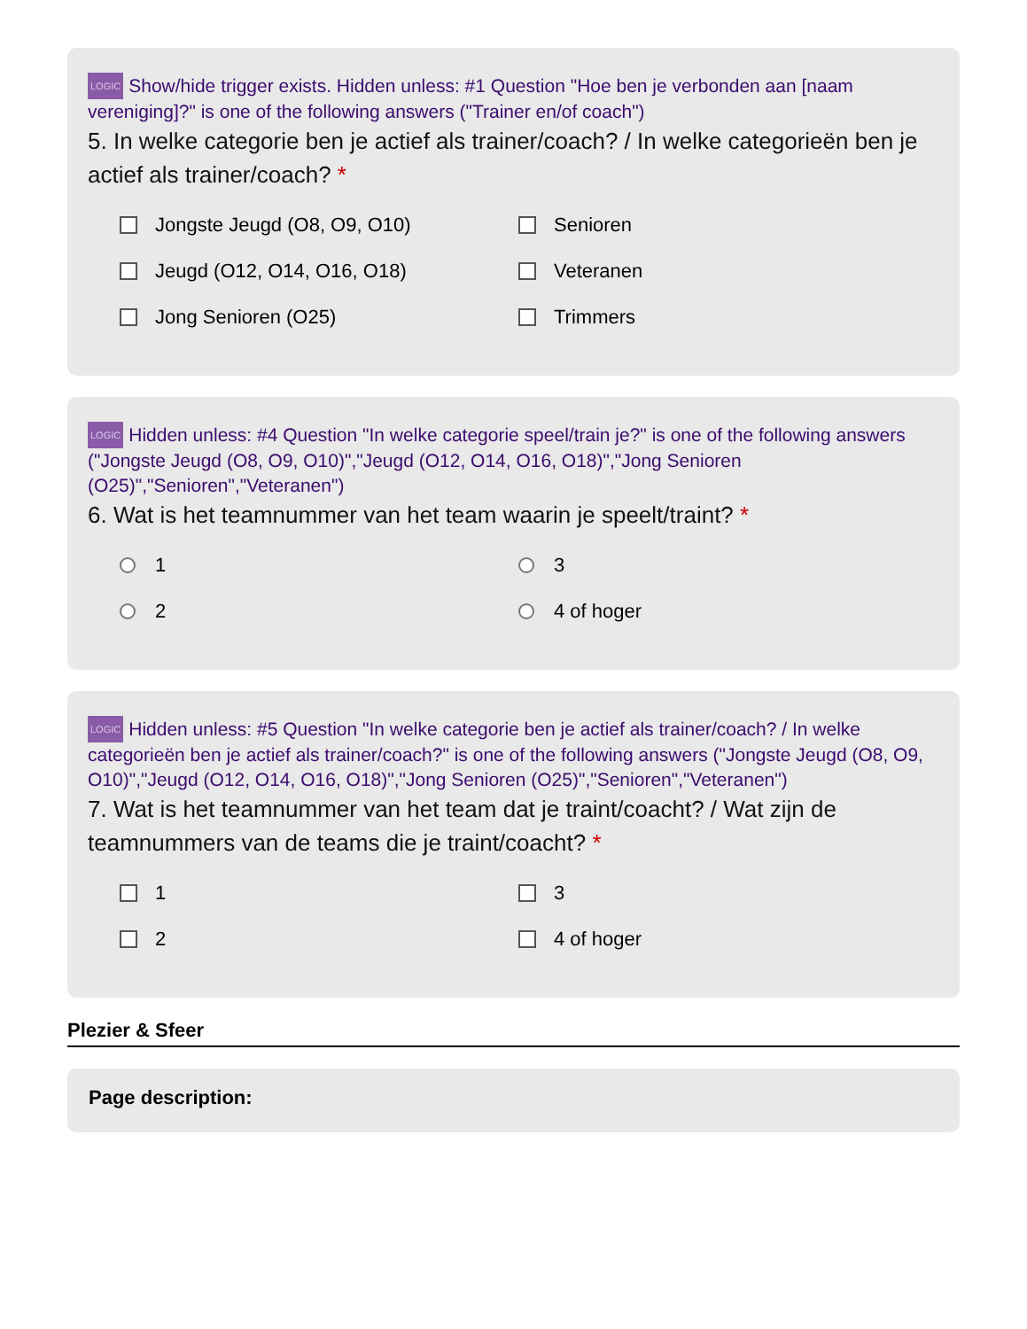LOGIC Show/hide trigger exists. Hidden unless: #1 Question "Hoe ben je verbonden aan [naam vereniging]?" is one of the following answers ("Trainer en/of coach")
5. In welke categorie ben je actief als trainer/coach? / In welke categorieën ben je actief als trainer/coach? *
Jongste Jeugd (O8, O9, O10)
Senioren
Jeugd (O12, O14, O16, O18)
Veteranen
Jong Senioren (O25)
Trimmers
LOGIC Hidden unless: #4 Question "In welke categorie speel/train je?" is one of the following answers ("Jongste Jeugd (O8, O9, O10)","Jeugd (O12, O14, O16, O18)","Jong Senioren (O25)","Senioren","Veteranen")
6. Wat is het teamnummer van het team waarin je speelt/traint? *
1
3
2
4 of hoger
LOGIC Hidden unless: #5 Question "In welke categorie ben je actief als trainer/coach? / In welke categorieën ben je actief als trainer/coach?" is one of the following answers ("Jongste Jeugd (O8, O9, O10)","Jeugd (O12, O14, O16, O18)","Jong Senioren (O25)","Senioren","Veteranen")
7. Wat is het teamnummer van het team dat je traint/coacht? / Wat zijn de teamnummers van de teams die je traint/coacht? *
1
3
2
4 of hoger
Plezier & Sfeer
Page description: